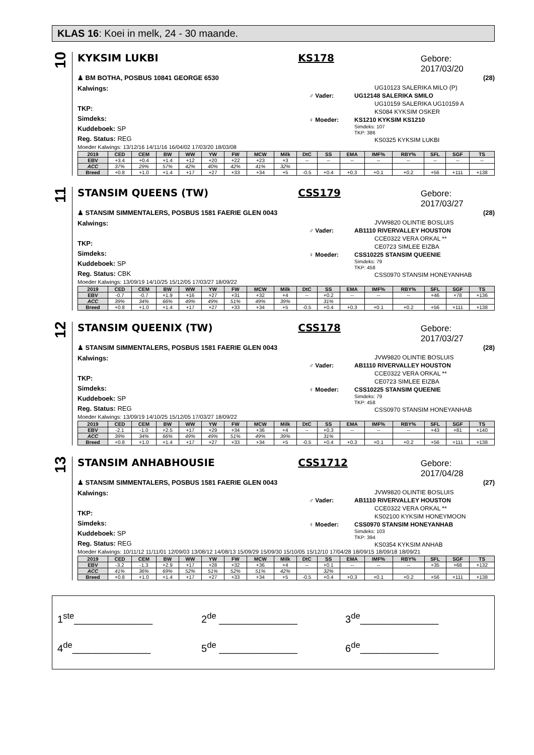KLAS 16: Koei in melk, 24 - 30 maande.
10
KYKSIM LUKBI KS178 Gebore: 2017/03/20
♟ BM BOTHA, POSBUS 10841 GEORGE 6530 (28)
Kalwings:
TKP:
Simdeks:
Kuddeboek: SP
Reg. Status: REG
UG10123 SALERIKA MILO (P)
♂ Vader: UG12148 SALERIKA SMILO
UG10159 SALERIKA UG10159 A
KS084 KYKSIM OSKER
♀ Moeder: KS1210 KYKSIM KS1210
Simdeks: 107
TKP: 386
KS0325 KYKSIM LUKBI
Moeder Kalwings: 13/12/16 14/11/16 16/04/02 17/03/20 18/03/08
| 2019 | CED | CEM | BW | WW | YW | FW | MCW | Milk | DtC | SS | EMA | IMF% | RBY% | SFL | SGF | TS |
| --- | --- | --- | --- | --- | --- | --- | --- | --- | --- | --- | --- | --- | --- | --- | --- | --- |
| EBV | +3.4 | +0.4 | +1.4 | +12 | +20 | +22 | +23 | +3 | -- | -- | -- | -- | -- | -- | -- | -- |
| ACC | 37% | 29% | 57% | 42% | 40% | 42% | 41% | 32% | | | | | | | | |
| Breed | +0.8 | +1.0 | +1.4 | +17 | +27 | +33 | +34 | +5 | -0.5 | +0.4 | +0.3 | +0.1 | +0.2 | +56 | +111 | +138 |
11
STANSIM QUEENS (TW) CSS179 Gebore: 2017/03/27
♟ STANSIM SIMMENTALERS, POSBUS 1581 FAERIE GLEN 0043 (28)
Kalwings:
TKP:
Simdeks:
Kuddeboek: SP
Reg. Status: CBK
JVW9820 OLINTIE BOSLUIS
♂ Vader: AB1110 RIVERVALLEY HOUSTON
CCE0322 VERA ORKAL **
CE0723 SIMLEE EIZBA
♀ Moeder: CSS10225 STANSIM QUEENIE
Simdeks: 79
TKP: 458
CSS0970 STANSIM HONEYANHAB
Moeder Kalwings: 13/09/19 14/10/25 15/12/05 17/03/27 18/09/22
| 2019 | CED | CEM | BW | WW | YW | FW | MCW | Milk | DtC | SS | EMA | IMF% | RBY% | SFL | SGF | TS |
| --- | --- | --- | --- | --- | --- | --- | --- | --- | --- | --- | --- | --- | --- | --- | --- | --- |
| EBV | -0.7 | -0.7 | +1.9 | +16 | +27 | +31 | +32 | +4 | -- | +0.2 | -- | -- | -- | +46 | +78 | +136 |
| ACC | 39% | 34% | 66% | 49% | 49% | 51% | 49% | 39% | | 31% | | | | | | |
| Breed | +0.8 | +1.0 | +1.4 | +17 | +27 | +33 | +34 | +5 | -0.5 | +0.4 | +0.3 | +0.1 | +0.2 | +56 | +111 | +138 |
12
STANSIM QUEENIX (TW) CSS178 Gebore: 2017/03/27
♟ STANSIM SIMMENTALERS, POSBUS 1581 FAERIE GLEN 0043 (28)
Kalwings:
TKP:
Simdeks:
Kuddeboek: SP
Reg. Status: REG
JVW9820 OLINTIE BOSLUIS
♂ Vader: AB1110 RIVERVALLEY HOUSTON
CCE0322 VERA ORKAL **
CE0723 SIMLEE EIZBA
♀ Moeder: CSS10225 STANSIM QUEENIE
Simdeks: 79
TKP: 458
CSS0970 STANSIM HONEYANHAB
Moeder Kalwings: 13/09/19 14/10/25 15/12/05 17/03/27 18/09/22
| 2019 | CED | CEM | BW | WW | YW | FW | MCW | Milk | DtC | SS | EMA | IMF% | RBY% | SFL | SGF | TS |
| --- | --- | --- | --- | --- | --- | --- | --- | --- | --- | --- | --- | --- | --- | --- | --- | --- |
| EBV | -2.1 | -1.0 | +2.5 | +17 | +29 | +34 | +36 | +4 | -- | +0.3 | -- | -- | -- | +43 | +81 | +140 |
| ACC | 39% | 34% | 66% | 49% | 49% | 51% | 49% | 39% | | 31% | | | | | | |
| Breed | +0.8 | +1.0 | +1.4 | +17 | +27 | +33 | +34 | +5 | -0.5 | +0.4 | +0.3 | +0.1 | +0.2 | +56 | +111 | +138 |
13
STANSIM ANHABHOUSIE CSS1712 Gebore: 2017/04/28
♟ STANSIM SIMMENTALERS, POSBUS 1581 FAERIE GLEN 0043 (27)
Kalwings:
TKP:
Simdeks:
Kuddeboek: SP
Reg. Status: REG
JVW9820 OLINTIE BOSLUIS
♂ Vader: AB1110 RIVERVALLEY HOUSTON
CCE0322 VERA ORKAL **
KS02100 KYKSIM HONEYMOON
♀ Moeder: CSS0970 STANSIM HONEYANHAB
Simdeks: 103
TKP: 394
KS0354 KYKSIM ANHAB
Moeder Kalwings: 10/11/12 11/11/01 12/09/03 13/08/12 14/08/13 15/09/29 15/09/30 15/10/05 15/12/10 17/04/28 18/09/15 18/09/18 18/09/21
| 2019 | CED | CEM | BW | WW | YW | FW | MCW | Milk | DtC | SS | EMA | IMF% | RBY% | SFL | SGF | TS |
| --- | --- | --- | --- | --- | --- | --- | --- | --- | --- | --- | --- | --- | --- | --- | --- | --- |
| EBV | -3.2 | -1.3 | +2.9 | +17 | +28 | +32 | +36 | +4 | -- | +0.1 | -- | -- | -- | +35 | +68 | +132 |
| ACC | 41% | 36% | 69% | 52% | 51% | 52% | 51% | 42% | | 32% | | | | | | |
| Breed | +0.8 | +1.0 | +1.4 | +17 | +27 | +33 | +34 | +5 | -0.5 | +0.4 | +0.3 | +0.1 | +0.2 | +56 | +111 | +138 |
1<sup>ste</sup>______________
2<sup>de</sup> ______________
3<sup>de</sup>______________
4<sup>de</sup>______________
5<sup>de</sup> ______________
6<sup>de</sup>______________